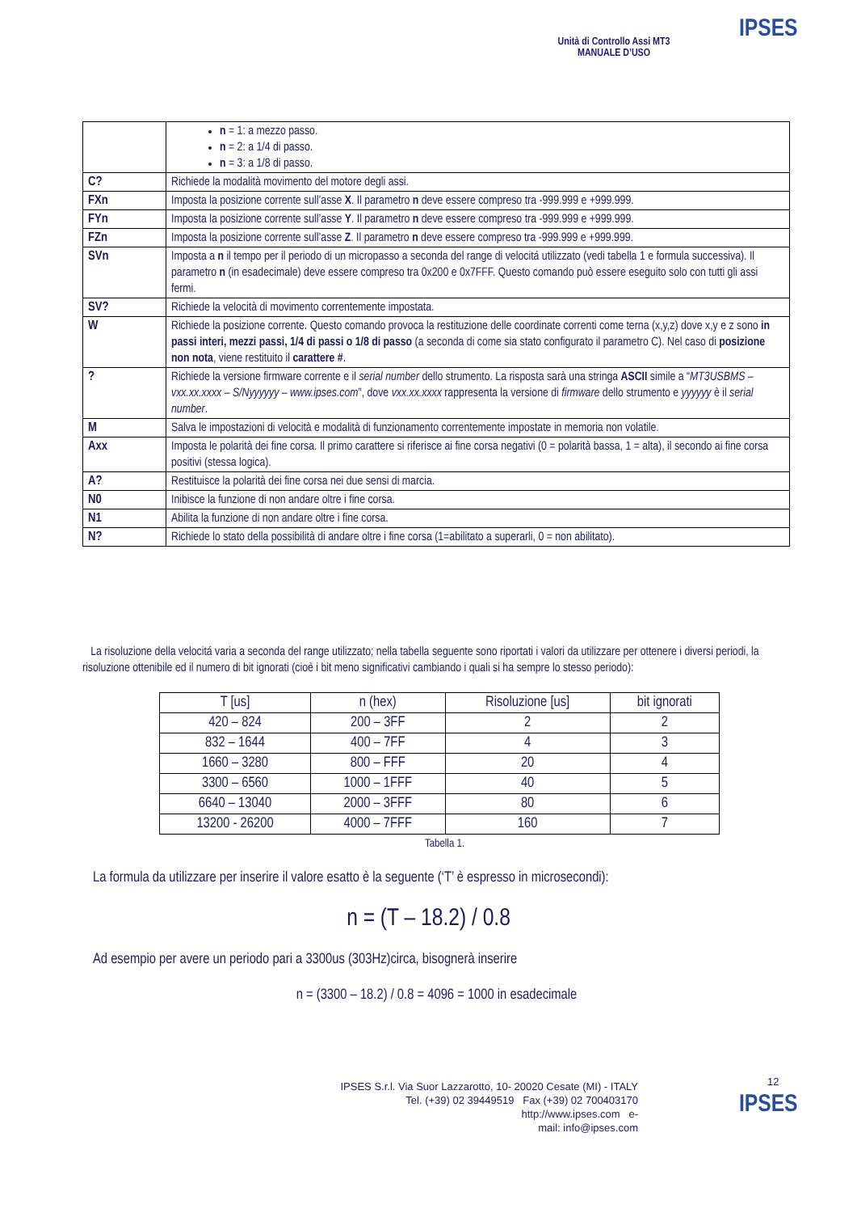Unità di Controllo Assi MT3
MANUALE D’USO
IPSES
| | n = 1: a mezzo passo. n = 2: a 1/4 di passo. n = 3: a 1/8 di passo. |
| C? | Richiede la modalità movimento del motore degli assi. |
| FXn | Imposta la posizione corrente sull’asse X . Il parametro n deve essere compreso tra -999.999 e +999.999. |
| FYn | Imposta la posizione corrente sull’asse Y . Il parametro n deve essere compreso tra -999.999 e +999.999. |
| FZn | Imposta la posizione corrente sull’asse Z . Il parametro n deve essere compreso tra -999.999 e +999.999. |
| SVn | Imposta a n il tempo per il periodo di un micropasso a seconda del range di velocitá utilizzato (vedi tabella 1 e formula successiva). Il parametro n (in esadecimale) deve essere compreso tra 0x200 e 0x7FFF. Questo comando può essere eseguito solo con tutti gli assi fermi. |
| SV? | Richiede la velocità di movimento correntemente impostata. |
| W | Richiede la posizione corrente. Questo comando provoca la restituzione delle coordinate correnti come terna (x,y,z) dove x,y e z sono in passi interi, mezzi passi, 1/4 di passi o 1/8 di passo (a seconda di come sia stato configurato il parametro C). Nel caso di posizione non nota , viene restituito il carattere # . |
| ? | Richiede la versione firmware corrente e il serial number dello strumento. La risposta sarà una stringa ASCII simile a “ MT3USBMS – vxx.xx.xxxx – S/Nyyyyyy – www.ipses.com ”, dove vxx.xx.xxxx rappresenta la versione di firmware dello strumento e yyyyyy è il serial number . |
| M | Salva le impostazioni di velocità e modalità di funzionamento correntemente impostate in memoria non volatile. |
| Axx | Imposta le polarità dei fine corsa. Il primo carattere si riferisce ai fine corsa negativi (0 = polarità bassa, 1 = alta), il secondo ai fine corsa positivi (stessa logica). |
| A? | Restituisce la polarità dei fine corsa nei due sensi di marcia. |
| N0 | Inibisce la funzione di non andare oltre i fine corsa. |
| N1 | Abilita la funzione di non andare oltre i fine corsa. |
| N? | Richiede lo stato della possibilità di andare oltre i fine corsa (1=abilitato a superarli, 0 = non abilitato). |
La risoluzione della velocitá varia a seconda del range utilizzato; nella tabella seguente sono riportati i valori da utilizzare per ottenere i diversi periodi, la risoluzione ottenibile ed il numero di bit ignorati (cioè i bit meno significativi cambiando i quali si ha sempre lo stesso periodo):
| T [us] | n (hex) | Risoluzione [us] | bit ignorati |
| --- | --- | --- | --- |
| 420 – 824 | 200 – 3FF | 2 | 2 |
| 832 – 1644 | 400 – 7FF | 4 | 3 |
| 1660 – 3280 | 800 – FFF | 20 | 4 |
| 3300 – 6560 | 1000 – 1FFF | 40 | 5 |
| 6640 – 13040 | 2000 – 3FFF | 80 | 6 |
| 13200 - 26200 | 4000 – 7FFF | 160 | 7 |
Tabella 1.
La formula da utilizzare per inserire il valore esatto è la seguente (‘T’ è espresso in microsecondi):
n = (T – 18.2) / 0.8
Ad esempio per avere un periodo pari a 3300us (303Hz)circa, bisognerà inserire
n = (3300 – 18.2) / 0.8 = 4096 = 1000 in esadecimale
12
IPSES S.r.l. Via Suor Lazzarotto, 10- 20020 Cesate (MI) - ITALY
Tel. (+39) 02 39449519 Fax (+39) 02 700403170
http://www.ipses.com e-
mail: info@ipses.com
IPSES